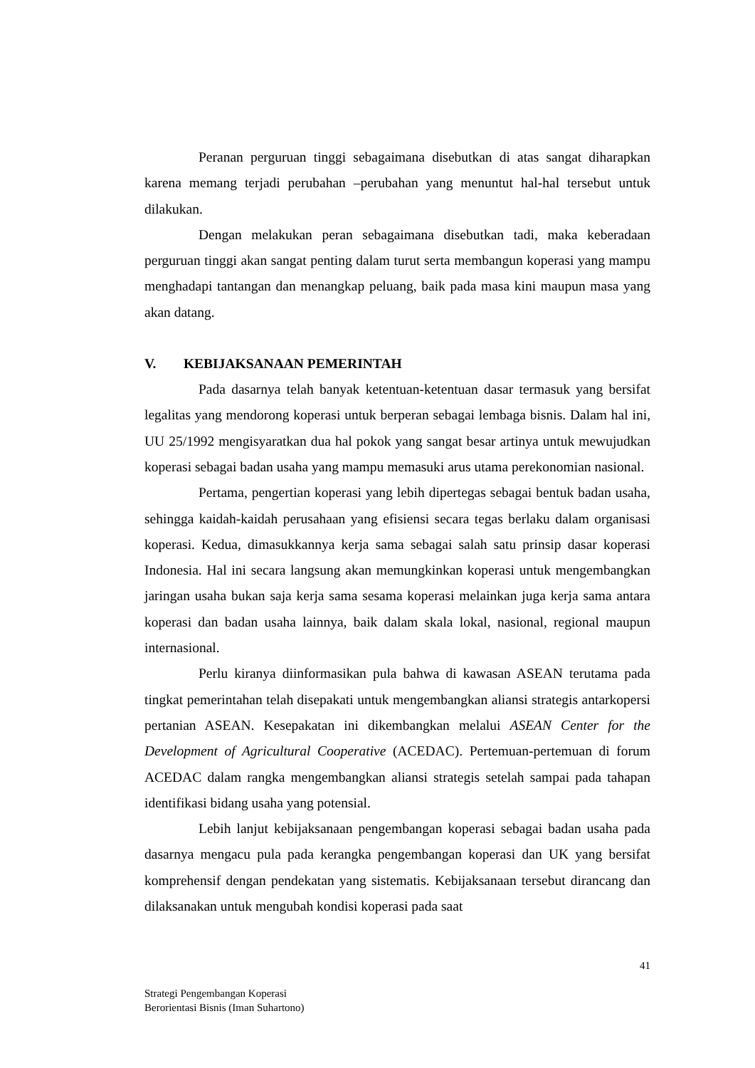Peranan perguruan tinggi sebagaimana disebutkan di atas sangat diharapkan karena memang terjadi perubahan –perubahan yang menuntut hal-hal tersebut untuk dilakukan.
Dengan melakukan peran sebagaimana disebutkan tadi, maka keberadaan perguruan tinggi akan sangat penting dalam turut serta membangun koperasi yang mampu menghadapi tantangan dan menangkap peluang, baik pada masa kini maupun masa yang akan datang.
V. KEBIJAKSANAAN PEMERINTAH
Pada dasarnya telah banyak ketentuan-ketentuan dasar termasuk yang bersifat legalitas yang mendorong koperasi untuk berperan sebagai lembaga bisnis. Dalam hal ini, UU 25/1992 mengisyaratkan dua hal pokok yang sangat besar artinya untuk mewujudkan koperasi sebagai badan usaha yang mampu memasuki arus utama perekonomian nasional.
Pertama, pengertian koperasi yang lebih dipertegas sebagai bentuk badan usaha, sehingga kaidah-kaidah perusahaan yang efisiensi secara tegas berlaku dalam organisasi koperasi. Kedua, dimasukkannya kerja sama sebagai salah satu prinsip dasar koperasi Indonesia. Hal ini secara langsung akan memungkinkan koperasi untuk mengembangkan jaringan usaha bukan saja kerja sama sesama koperasi melainkan juga kerja sama antara koperasi dan badan usaha lainnya, baik dalam skala lokal, nasional, regional maupun internasional.
Perlu kiranya diinformasikan pula bahwa di kawasan ASEAN terutama pada tingkat pemerintahan telah disepakati untuk mengembangkan aliansi strategis antarkopersi pertanian ASEAN. Kesepakatan ini dikembangkan melalui ASEAN Center for the Development of Agricultural Cooperative (ACEDAC). Pertemuan-pertemuan di forum ACEDAC dalam rangka mengembangkan aliansi strategis setelah sampai pada tahapan identifikasi bidang usaha yang potensial.
Lebih lanjut kebijaksanaan pengembangan koperasi sebagai badan usaha pada dasarnya mengacu pula pada kerangka pengembangan koperasi dan UK yang bersifat komprehensif dengan pendekatan yang sistematis. Kebijaksanaan tersebut dirancang dan dilaksanakan untuk mengubah kondisi koperasi pada saat
41
Strategi Pengembangan Koperasi
Berorientasi Bisnis (Iman Suhartono)